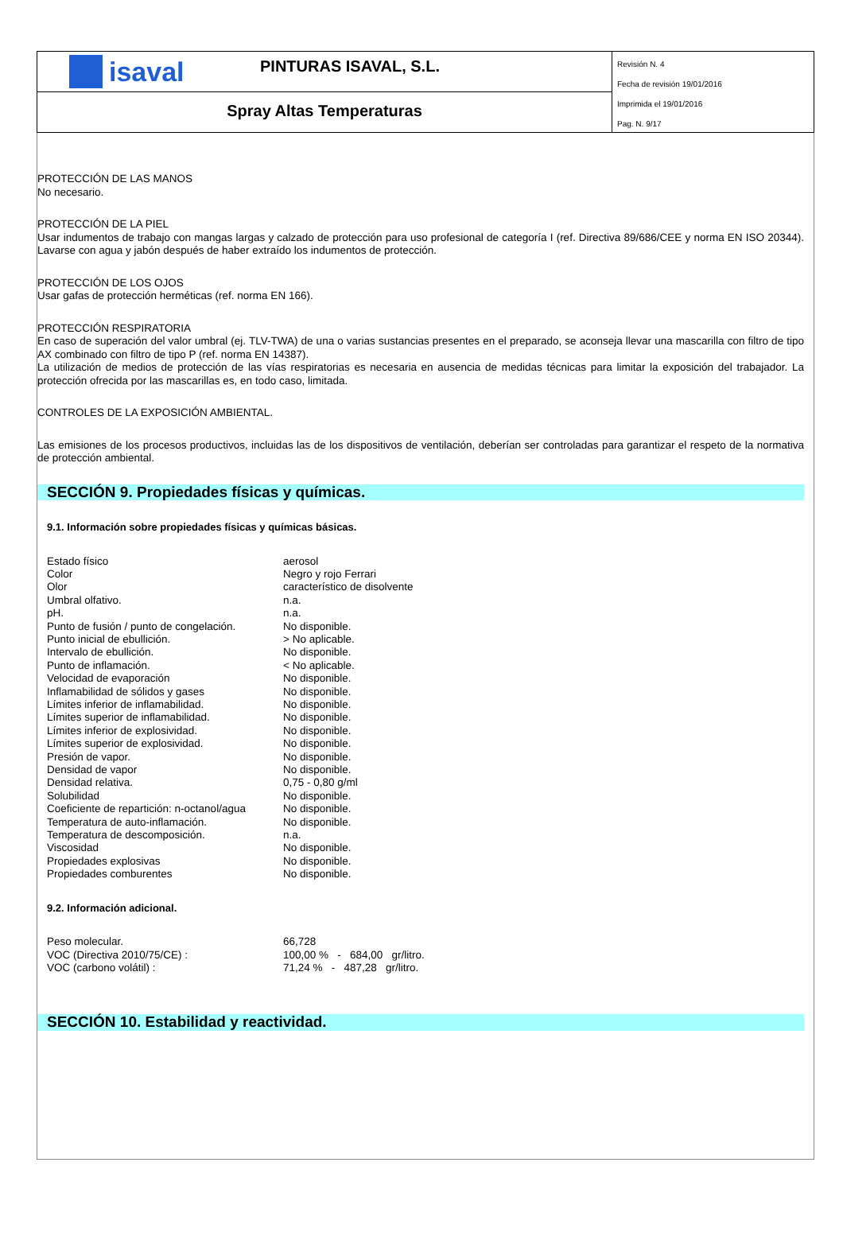isaval
PINTURAS ISAVAL, S.L.
Spray Altas Temperaturas
Revisión N. 4
Fecha de revisión 19/01/2016
Imprimida el 19/01/2016
Pag. N. 9/17
PROTECCIÓN DE LAS MANOS
No necesario.
PROTECCIÓN DE LA PIEL
Usar indumentos de trabajo con mangas largas y calzado de protección para uso profesional de categoría I (ref. Directiva 89/686/CEE y norma EN ISO 20344). Lavarse con agua y jabón después de haber extraído los indumentos de protección.
PROTECCIÓN DE LOS OJOS
Usar gafas de protección herméticas (ref. norma EN 166).
PROTECCIÓN RESPIRATORIA
En caso de superación del valor umbral (ej. TLV-TWA) de una o varias sustancias presentes en el preparado, se aconseja llevar una mascarilla con filtro de tipo AX combinado con filtro de tipo P (ref. norma EN 14387).
La utilización de medios de protección de las vías respiratorias es necesaria en ausencia de medidas técnicas para limitar la exposición del trabajador. La protección ofrecida por las mascarillas es, en todo caso, limitada.
CONTROLES DE LA EXPOSICIÓN AMBIENTAL.
Las emisiones de los procesos productivos, incluidas las de los dispositivos de ventilación, deberían ser controladas para garantizar el respeto de la normativa de protección ambiental.
SECCIÓN 9. Propiedades físicas y químicas.
9.1. Información sobre propiedades físicas y químicas básicas.
| Estado físico | aerosol |
| Color | Negro y rojo Ferrari |
| Olor | característico de disolvente |
| Umbral olfativo. | n.a. |
| pH. | n.a. |
| Punto de fusión / punto de congelación. | No disponible. |
| Punto inicial de ebullición. | > No aplicable. |
| Intervalo de ebullición. | No disponible. |
| Punto de inflamación. | < No aplicable. |
| Velocidad de evaporación | No disponible. |
| Inflamabilidad de sólidos y gases | No disponible. |
| Límites inferior de inflamabilidad. | No disponible. |
| Límites superior de inflamabilidad. | No disponible. |
| Límites inferior de explosividad. | No disponible. |
| Límites superior de explosividad. | No disponible. |
| Presión de vapor. | No disponible. |
| Densidad de vapor | No disponible. |
| Densidad relativa. | 0,75 - 0,80 g/ml |
| Solubilidad | No disponible. |
| Coeficiente de repartición: n-octanol/agua | No disponible. |
| Temperatura de auto-inflamación. | No disponible. |
| Temperatura de descomposición. | n.a. |
| Viscosidad | No disponible. |
| Propiedades explosivas | No disponible. |
| Propiedades comburentes | No disponible. |
9.2. Información adicional.
| Peso molecular. | 66,728 |
| VOC (Directiva 2010/75/CE) : | 100,00 % - 684,00 gr/litro. |
| VOC (carbono volátil) : | 71,24 % - 487,28 gr/litro. |
SECCIÓN 10. Estabilidad y reactividad.